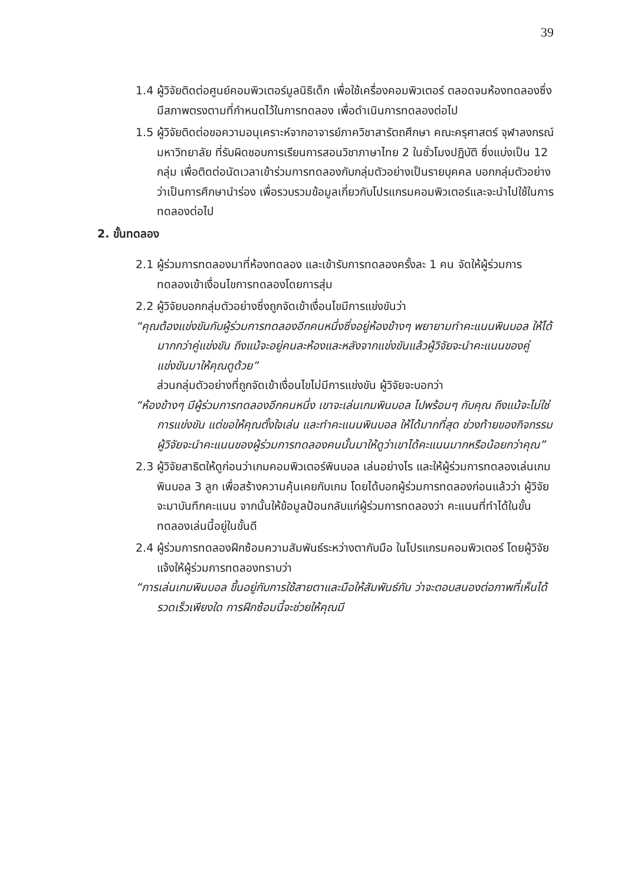39
1.4 ผู้วิจัยติดต่อศูนย์คอมพิวเตอร์มูลนิธิเด็ก เพื่อใช้เครื่องคอมพิวเตอร์ ตลอดจนห้องทดลองซึ่งมีสภาพตรงตามที่กำหนดไว้ในการทดลอง เพื่อดำเนินการทดลองต่อไป
1.5 ผู้วิจัยติดต่อขอความอนุเคราะห์จากอาจารย์ภาควิชาสารัตถศึกษา คณะครุศาสตร์ จุฬาลงกรณ์มหาวิทยาลัย ที่รับผิดชอบการเรียนการสอนวิชาภาษาไทย 2 ในชั่วโมงปฏิบัติ ซึ่งแบ่งเป็น 12 กลุ่ม เพื่อติดต่อนัดเวลาเข้าร่วมการทดลองกับกลุ่มตัวอย่างเป็นรายบุคคล บอกกลุ่มตัวอย่างว่าเป็นการศึกษานำร่อง เพื่อรวบรวมข้อมูลเกี่ยวกับโปรแกรมคอมพิวเตอร์และจะนำไปใช้ในการทดลองต่อไป
2. ขั้นทดลอง
2.1 ผู้ร่วมการทดลองมาที่ห้องทดลอง และเข้ารับการทดลองครั้งละ 1 คน จัดให้ผู้ร่วมการทดลองเข้าเงื่อนไขการทดลองโดยการสุ่ม
2.2 ผู้วิจัยบอกกลุ่มตัวอย่างซึ่งถูกจัดเข้าเงื่อนไขมีการแข่งขันว่า
“คุณต้องแข่งขันกับผู้ร่วมการทดลองอีกคนหนึ่งซึ่งอยู่ห้องข้างๆ พยายามทำคะแนนพินบอล ให้ได้มากกว่าคู่แข่งขัน ถึงแม้จะอยู่คนละห้องและหลังจากแข่งขันแล้วผู้วิจัยจะนำคะแนนของคู่แข่งขันมาให้คุณดูด้วย”
ส่วนกลุ่มตัวอย่างที่ถูกจัดเข้าเงื่อนไขไม่มีการแข่งขัน ผู้วิจัยจะบอกว่า
“ห้องข้างๆ มีผู้ร่วมการทดลองอีกคนหนึ่ง เขาจะเล่นเกมพินบอล ไปพร้อมๆ กับคุณ ถึงแม้จะไม่ใช่การแข่งขัน แต่ขอให้คุณตั้งใจเล่น และทำคะแนนพินบอล ให้ได้มากที่สุด ช่วงท้ายของกิจกรรมผู้วิจัยจะนำคะแนนของผู้ร่วมการทดลองคนนั้นมาให้ดูว่าเขาได้คะแนนมากหรือน้อยกว่าคุณ”
2.3 ผู้วิจัยสาธิตให้ดูก่อนว่าเกมคอมพิวเตอร์พินบอล เล่นอย่างไร และให้ผู้ร่วมการทดลองเล่นเกมพินบอล 3 ลูก เพื่อสร้างความคุ้นเคยกับเกม โดยได้บอกผู้ร่วมการทดลองก่อนแล้วว่า ผู้วิจัยจะมาบันทึกคะแนน จากนั้นให้ข้อมูลป้อนกลับแก่ผู้ร่วมการทดลองว่า คะแนนที่ทำได้ในขั้นทดลองเล่นนี้อยู่ในขั้นดี
2.4 ผู้ร่วมการทดลองฝึกซ้อมความสัมพันธ์ระหว่างตากับมือ ในโปรแกรมคอมพิวเตอร์ โดยผู้วิจัยแจ้งให้ผู้ร่วมการทดลองทราบว่า
“การเล่นเกมพินบอล ขึ้นอยู่กับการใช้สายตาและมือให้สัมพันธ์กัน ว่าจะตอบสนองต่อภาพที่เห็นได้รวดเร็วเพียงใด การฝึกซ้อมนี้จะช่วยให้คุณมี